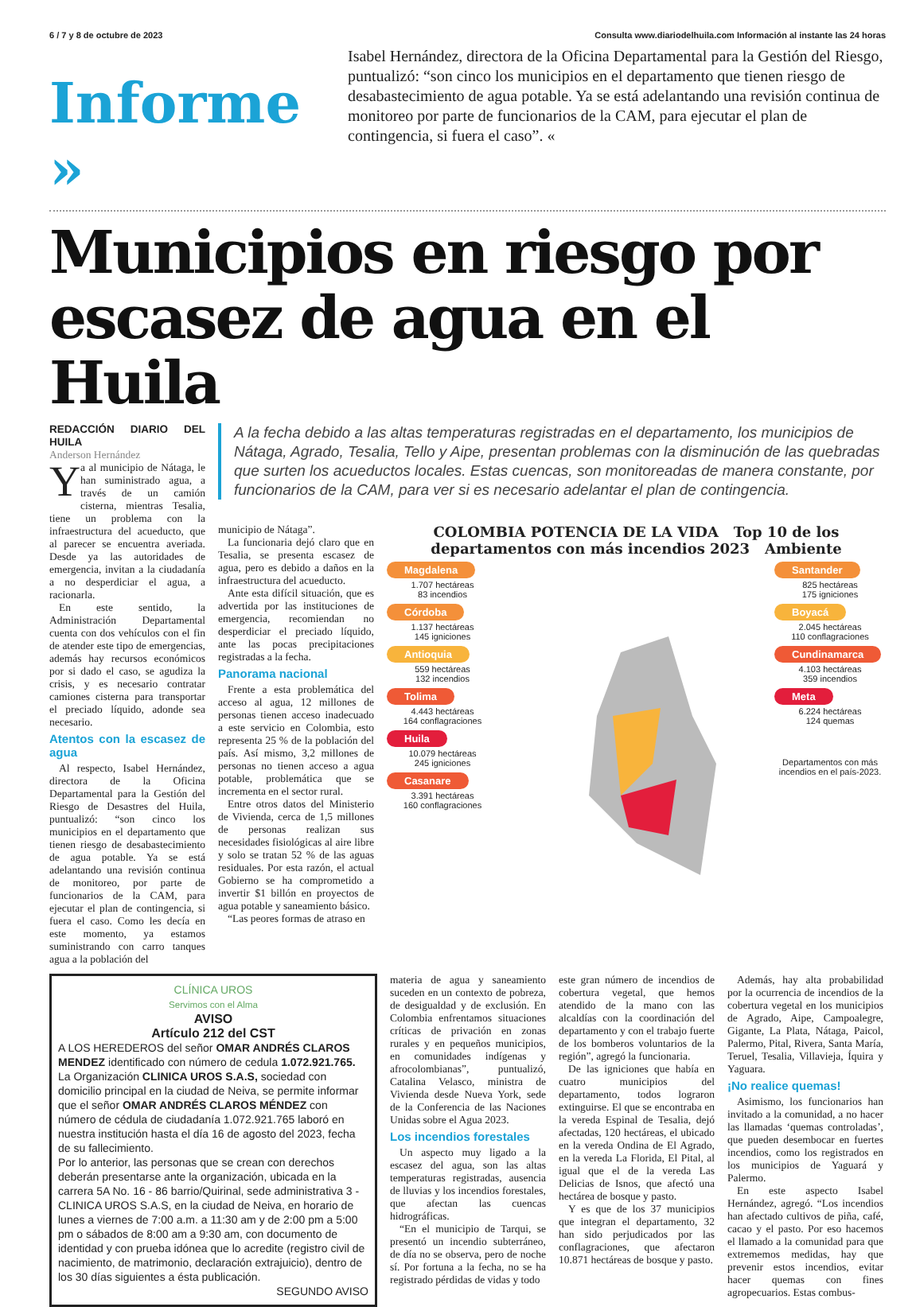6 / 7 y 8 de octubre de 2023 Consulta www.diariodelhuila.com Información al instante las 24 horas
Informe »
Isabel Hernández, directora de la Oficina Departamental para la Gestión del Riesgo, puntualizó: “son cinco los municipios en el departamento que tienen riesgo de desabastecimiento de agua potable. Ya se está adelantando una revisión continua de monitoreo por parte de funcionarios de la CAM, para ejecutar el plan de contingencia, si fuera el caso”. «
Municipios en riesgo por escasez de agua en el Huila
REDACCIÓN DIARIO DEL HUILA
Anderson Hernández
Ya al municipio de Nátaga, le han suministrado agua, a través de un camión cisterna, mientras Tesalia, tiene un problema con la infraestructura del acueducto, que al parecer se encuentra averiada. Desde ya las autoridades de emergencia, invitan a la ciudadanía a no desperdiciar el agua, a racionarla.
En este sentido, la Administración Departamental cuenta con dos vehículos con el fin de atender este tipo de emergencias, además hay recursos económicos por si dado el caso, se agudiza la crisis, y es necesario contratar camiones cisterna para transportar el preciado líquido, adonde sea necesario.
Atentos con la escasez de agua
Al respecto, Isabel Hernández, directora de la Oficina Departamental para la Gestión del Riesgo de Desastres del Huila, puntualizó: “son cinco los municipios en el departamento que tienen riesgo de desabastecimiento de agua potable. Ya se está adelantando una revisión continua de monitoreo, por parte de funcionarios de la CAM, para ejecutar el plan de contingencia, si fuera el caso. Como les decía en este momento, ya estamos suministrando con carro tanques agua a la población del
A la fecha debido a las altas temperaturas registradas en el departamento, los municipios de Nátaga, Agrado, Tesalia, Tello y Aipe, presentan problemas con la disminución de las quebradas que surten los acueductos locales. Estas cuencas, son monitoreadas de manera constante, por funcionarios de la CAM, para ver si es necesario adelantar el plan de contingencia.
municipio de Nátaga”.
La funcionaria dejó claro que en Tesalia, se presenta escasez de agua, pero es debido a daños en la infraestructura del acueducto.
Ante esta difícil situación, que es advertida por las instituciones de emergencia, recomiendan no desperdiciar el preciado líquido, ante las pocas precipitaciones registradas a la fecha.
Panorama nacional
Frente a esta problemática del acceso al agua, 12 millones de personas tienen acceso inadecuado a este servicio en Colombia, esto representa 25 % de la población del país. Así mismo, 3,2 millones de personas no tienen acceso a agua potable, problemática que se incrementa en el sector rural.
Entre otros datos del Ministerio de Vivienda, cerca de 1,5 millones de personas realizan sus necesidades fisiológicas al aire libre y solo se tratan 52 % de las aguas residuales. Por esta razón, el actual Gobierno se ha comprometido a invertir $1 billón en proyectos de agua potable y saneamiento básico.
“Las peores formas de atraso en
COLOMBIA POTENCIA DE LA VIDA Top 10 de los departamentos con más incendios 2023 Ambiente
Magdalena
1.707 hectáreas
83 incendios
Córdoba
1.137 hectáreas
145 igniciones
Antioquia
559 hectáreas
132 incendios
Tolima
4.443 hectáreas
164 conflagraciones
Huila
10.079 hectáreas
245 igniciones
Casanare
3.391 hectáreas
160 conflagraciones
Santander
825 hectáreas
175 igniciones
Boyacá
2.045 hectáreas
110 conflagraciones
Cundinamarca
4.103 hectáreas
359 incendios
Meta
6.224 hectáreas
124 quemas
Departamentos con más incendios en el país-2023.
CLÍNICA UROS
Servimos con el Alma
AVISO
Artículo 212 del CST
A LOS HEREDEROS del señor OMAR ANDRÉS CLAROS MENDEZ identificado con número de cedula 1.072.921.765.
La Organización CLINICA UROS S.A.S, sociedad con domicilio principal en la ciudad de Neiva, se permite informar que el señor OMAR ANDRÉS CLAROS MÉNDEZ con número de cédula de ciudadanía 1.072.921.765 laboró en nuestra institución hasta el día 16 de agosto del 2023, fecha de su fallecimiento.
Por lo anterior, las personas que se crean con derechos deberán presentarse ante la organización, ubicada en la carrera 5A No. 16 - 86 barrio/Quirinal, sede administrativa 3 - CLINICA UROS S.A.S, en la ciudad de Neiva, en horario de lunes a viernes de 7:00 a.m. a 11:30 am y de 2:00 pm a 5:00 pm o sábados de 8:00 am a 9:30 am, con documento de identidad y con prueba idónea que lo acredite (registro civil de nacimiento, de matrimonio, declaración extrajuicio), dentro de los 30 días siguientes a ésta publicación.
SEGUNDO AVISO
materia de agua y saneamiento suceden en un contexto de pobreza, de desigualdad y de exclusión. En Colombia enfrentamos situaciones críticas de privación en zonas rurales y en pequeños municipios, en comunidades indígenas y afrocolombianas”, puntualizó, Catalina Velasco, ministra de Vivienda desde Nueva York, sede de la Conferencia de las Naciones Unidas sobre el Agua 2023.
Los incendios forestales
Un aspecto muy ligado a la escasez del agua, son las altas temperaturas registradas, ausencia de lluvias y los incendios forestales, que afectan las cuencas hidrográficas.
“En el municipio de Tarqui, se presentó un incendio subterráneo, de día no se observa, pero de noche sí. Por fortuna a la fecha, no se ha registrado pérdidas de vidas y todo
este gran número de incendios de cobertura vegetal, que hemos atendido de la mano con las alcaldías con la coordinación del departamento y con el trabajo fuerte de los bomberos voluntarios de la región”, agregó la funcionaria.
De las igniciones que había en cuatro municipios del departamento, todos lograron extinguirse. El que se encontraba en la vereda Espinal de Tesalia, dejó afectadas, 120 hectáreas, el ubicado en la vereda Ondina de El Agrado, en la vereda La Florida, El Pital, al igual que el de la vereda Las Delicias de Isnos, que afectó una hectárea de bosque y pasto.
Y es que de los 37 municipios que integran el departamento, 32 han sido perjudicados por las conflagraciones, que afectaron 10.871 hectáreas de bosque y pasto.
Además, hay alta probabilidad por la ocurrencia de incendios de la cobertura vegetal en los municipios de Agrado, Aipe, Campoalegre, Gigante, La Plata, Nátaga, Paicol, Palermo, Pital, Rivera, Santa María, Teruel, Tesalia, Villavieja, Íquira y Yaguara.
¡No realice quemas!
Asimismo, los funcionarios han invitado a la comunidad, a no hacer las llamadas ‘quemas controladas’, que pueden desembocar en fuertes incendios, como los registrados en los municipios de Yaguará y Palermo.
En este aspecto Isabel Hernández, agregó. “Los incendios han afectado cultivos de piña, café, cacao y el pasto. Por eso hacemos el llamado a la comunidad para que extrememos medidas, hay que prevenir estos incendios, evitar hacer quemas con fines agropecuarios. Estas combus-